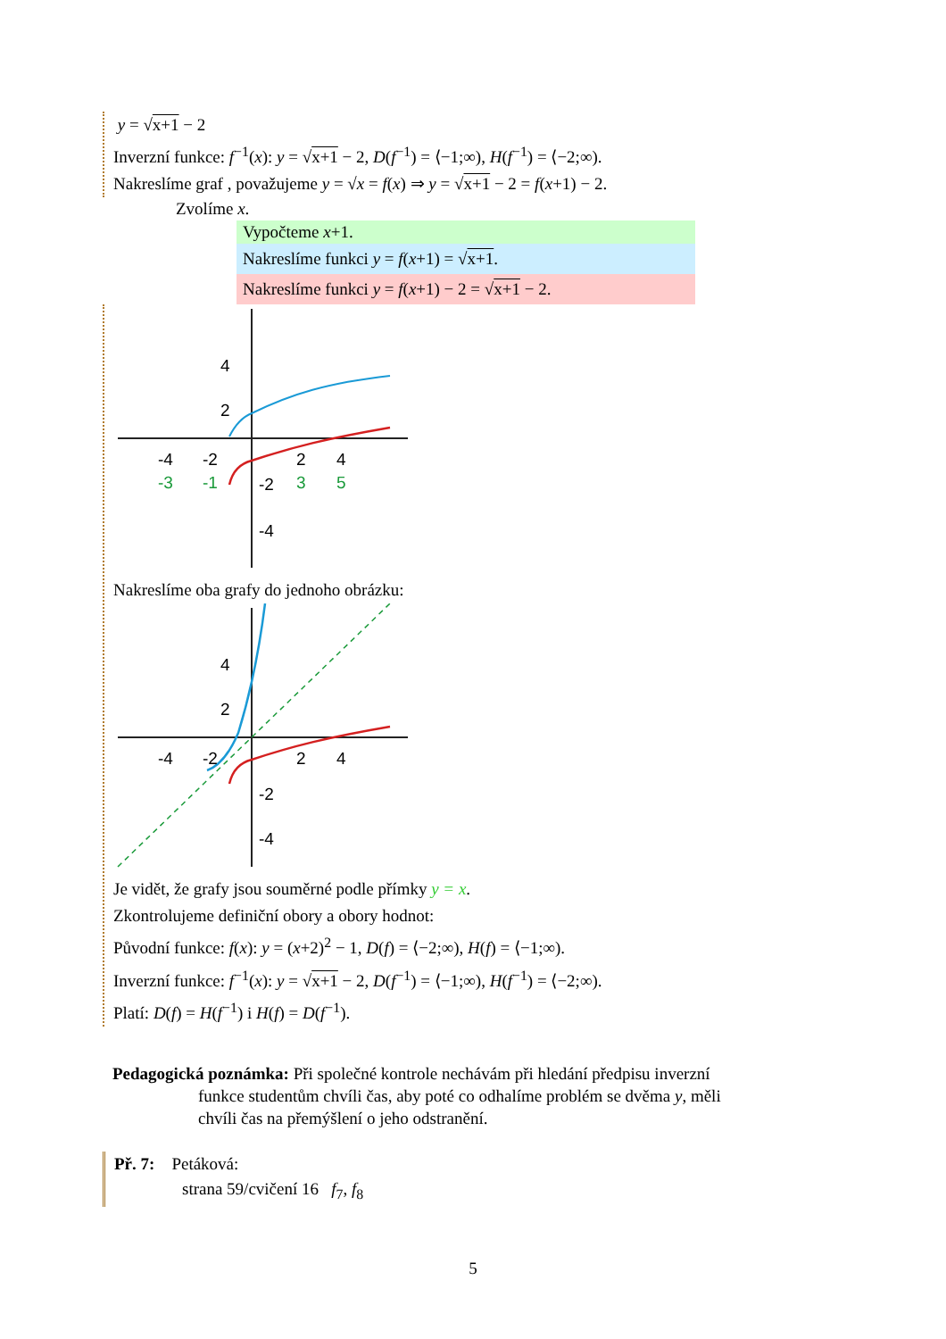y = √x+1 − 2
Inverzní funkce: f<sup>−1</sup>(x): y = √x+1 − 2, D(f<sup>−1</sup>) = ⟨−1;∞), H(f<sup>−1</sup>) = ⟨−2;∞).
Nakreslíme graf , považujeme y = √x = f(x) ⇒ y = √x+1 − 2 = f(x+1) − 2.
Zvolíme x.
Vypočteme x+1.
Nakreslíme funkci y = f(x+1) = √x+1.
Nakreslíme funkci y = f(x+1) − 2 = √x+1 − 2.
4
2
-4
-2
2
4
-3
-1
-2
3
5
-4
Nakreslíme oba grafy do jednoho obrázku:
4
2
-4
-2
2
4
-2
-4
Je vidět, že grafy jsou souměrné podle přímky y = x.
Zkontrolujeme definiční obory a obory hodnot:
Původní funkce: f(x): y = (x+2)<sup>2</sup> − 1, D(f) = ⟨−2;∞), H(f) = ⟨−1;∞).
Inverzní funkce: f<sup>−1</sup>(x): y = √x+1 − 2, D(f<sup>−1</sup>) = ⟨−1;∞), H(f<sup>−1</sup>) = ⟨−2;∞).
Platí: D(f) = H(f<sup>−1</sup>) i H(f) = D(f<sup>−1</sup>).
Pedagogická poznámka: Při společné kontrole nechávám při hledání předpisu inverzní
funkce studentům chvíli čas, aby poté co odhalíme problém se dvěma y, měli
chvíli čas na přemýšlení o jeho odstranění.
Př. 7: Petáková:
strana 59/cvičení 16 f<sub>7</sub>, f<sub>8</sub>
5